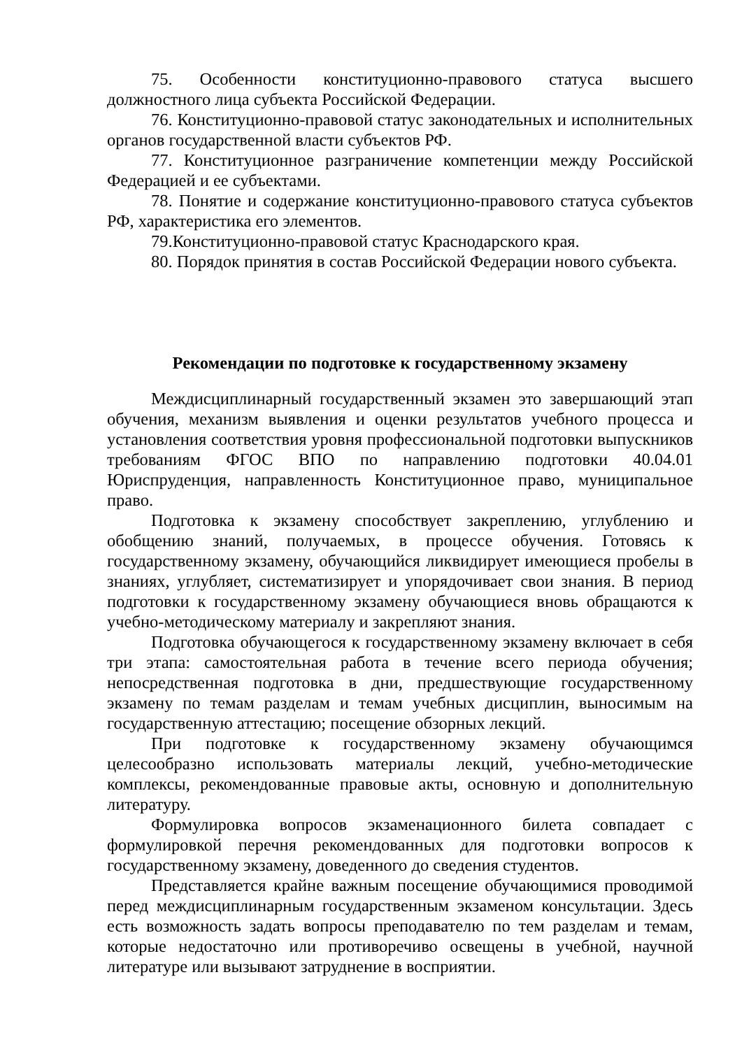75. Особенности конституционно-правового статуса высшего должностного лица субъекта Российской Федерации.
76. Конституционно-правовой статус законодательных и исполнительных органов государственной власти субъектов РФ.
77. Конституционное разграничение компетенции между Российской Федерацией и ее субъектами.
78. Понятие и содержание конституционно-правового статуса субъектов РФ, характеристика его элементов.
79.Конституционно-правовой статус Краснодарского края.
80. Порядок принятия в состав Российской Федерации нового субъекта.
Рекомендации по подготовке к государственному экзамену
Междисциплинарный государственный экзамен это завершающий этап обучения, механизм выявления и оценки результатов учебного процесса и установления соответствия уровня профессиональной подготовки выпускников требованиям ФГОС ВПО по направлению подготовки 40.04.01 Юриспруденция, направленность Конституционное право, муниципальное право.
Подготовка к экзамену способствует закреплению, углублению и обобщению знаний, получаемых, в процессе обучения. Готовясь к государственному экзамену, обучающийся ликвидирует имеющиеся пробелы в знаниях, углубляет, систематизирует и упорядочивает свои знания. В период подготовки к государственному экзамену обучающиеся вновь обращаются к учебно-методическому материалу и закрепляют знания.
Подготовка обучающегося к государственному экзамену включает в себя три этапа: самостоятельная работа в течение всего периода обучения; непосредственная подготовка в дни, предшествующие государственному экзамену по темам разделам и темам учебных дисциплин, выносимым на государственную аттестацию; посещение обзорных лекций.
При подготовке к государственному экзамену обучающимся целесообразно использовать материалы лекций, учебно-методические комплексы, рекомендованные правовые акты, основную и дополнительную литературу.
Формулировка вопросов экзаменационного билета совпадает с формулировкой перечня рекомендованных для подготовки вопросов к государственному экзамену, доведенного до сведения студентов.
Представляется крайне важным посещение обучающимися проводимой перед междисциплинарным государственным экзаменом консультации. Здесь есть возможность задать вопросы преподавателю по тем разделам и темам, которые недостаточно или противоречиво освещены в учебной, научной литературе или вызывают затруднение в восприятии.